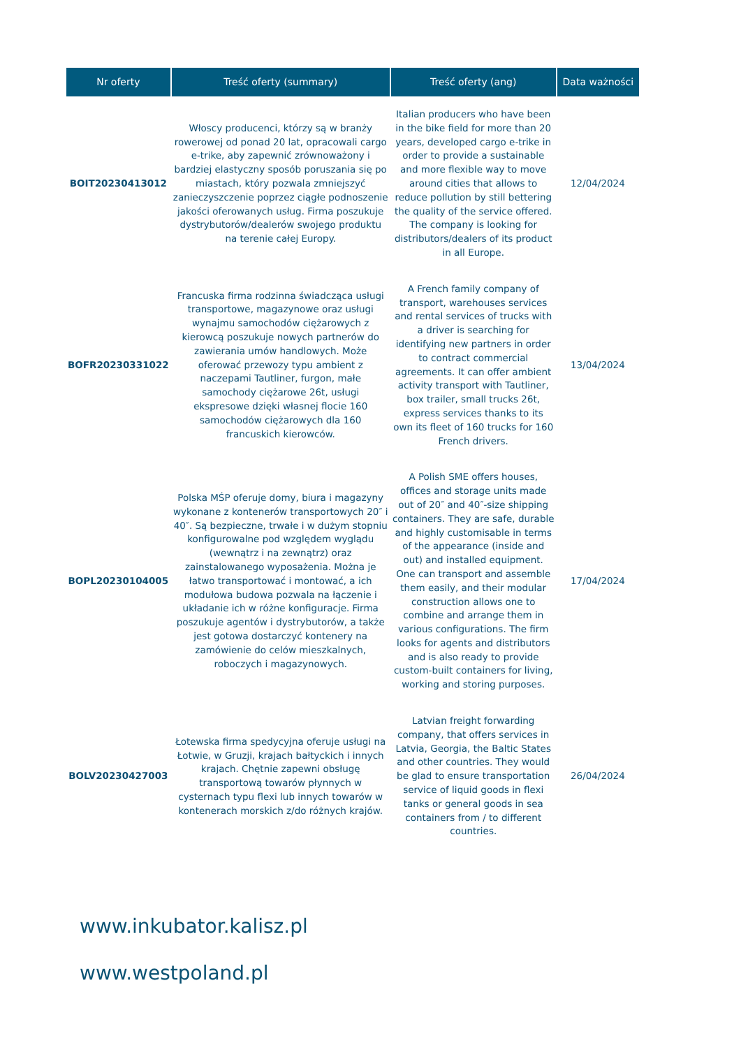| Nr oferty | Treść oferty (summary) | Treść oferty (ang) | Data ważności |
| --- | --- | --- | --- |
| BOIT20230413012 | Włoscy producenci, którzy są w branży rowerowej od ponad 20 lat, opracowali cargo e-trike, aby zapewnić zrównoważony i bardziej elastyczny sposób poruszania się po miastach, który pozwala zmniejszyć zanieczyszczenie poprzez ciągłe podnoszenie jakości oferowanych usług. Firma poszukuje dystrybutorów/dealerów swojego produktu na terenie całej Europy. | Italian producers who have been in the bike field for more than 20 years, developed cargo e-trike in order to provide a sustainable and more flexible way to move around cities that allows to reduce pollution by still bettering the quality of the service offered. The company is looking for distributors/dealers of its product in all Europe. | 12/04/2024 |
| BOFR20230331022 | Francuska firma rodzinna świadcząca usługi transportowe, magazynowe oraz usługi wynajmu samochodów ciężarowych z kierowcą poszukuje nowych partnerów do zawierania umów handlowych. Może oferować przewozy typu ambient z naczepami Tautliner, furgon, małe samochody ciężarowe 26t, usługi ekspresowe dzięki własnej flocie 160 samochodów ciężarowych dla 160 francuskich kierowców. | A French family company of transport, warehouses services and rental services of trucks with a driver is searching for identifying new partners in order to contract commercial agreements. It can offer ambient activity transport with Tautliner, box trailer, small trucks 26t, express services thanks to its own its fleet of 160 trucks for 160 French drivers. | 13/04/2024 |
| BOPL20230104005 | Polska MŚP oferuje domy, biura i magazyny wykonane z kontenerów transportowych 20″ i 40″. Są bezpieczne, trwałe i w dużym stopniu konfigurowalne pod względem wyglądu (wewnątrz i na zewnątrz) oraz zainstalowanego wyposażenia. Można je łatwo transportować i montować, a ich modułowa budowa pozwala na łączenie i układanie ich w różne konfiguracje. Firma poszukuje agentów i dystrybutorów, a także jest gotowa dostarczyć kontenery na zamówienie do celów mieszkalnych, roboczych i magazynowych. | A Polish SME offers houses, offices and storage units made out of 20″ and 40″-size shipping containers. They are safe, durable and highly customisable in terms of the appearance (inside and out) and installed equipment. One can transport and assemble them easily, and their modular construction allows one to combine and arrange them in various configurations. The firm looks for agents and distributors and is also ready to provide custom-built containers for living, working and storing purposes. | 17/04/2024 |
| BOLV20230427003 | Łotewska firma spedycyjna oferuje usługi na Łotwie, w Gruzji, krajach bałtyckich i innych krajach. Chętnie zapewni obsługę transportową towarów płynnych w cysternach typu flexi lub innych towarów w kontenerach morskich z/do różnych krajów. | Latvian freight forwarding company, that offers services in Latvia, Georgia, the Baltic States and other countries. They would be glad to ensure transportation service of liquid goods in flexi tanks or general goods in sea containers from / to different countries. | 26/04/2024 |
www.inkubator.kalisz.pl
www.westpoland.pl